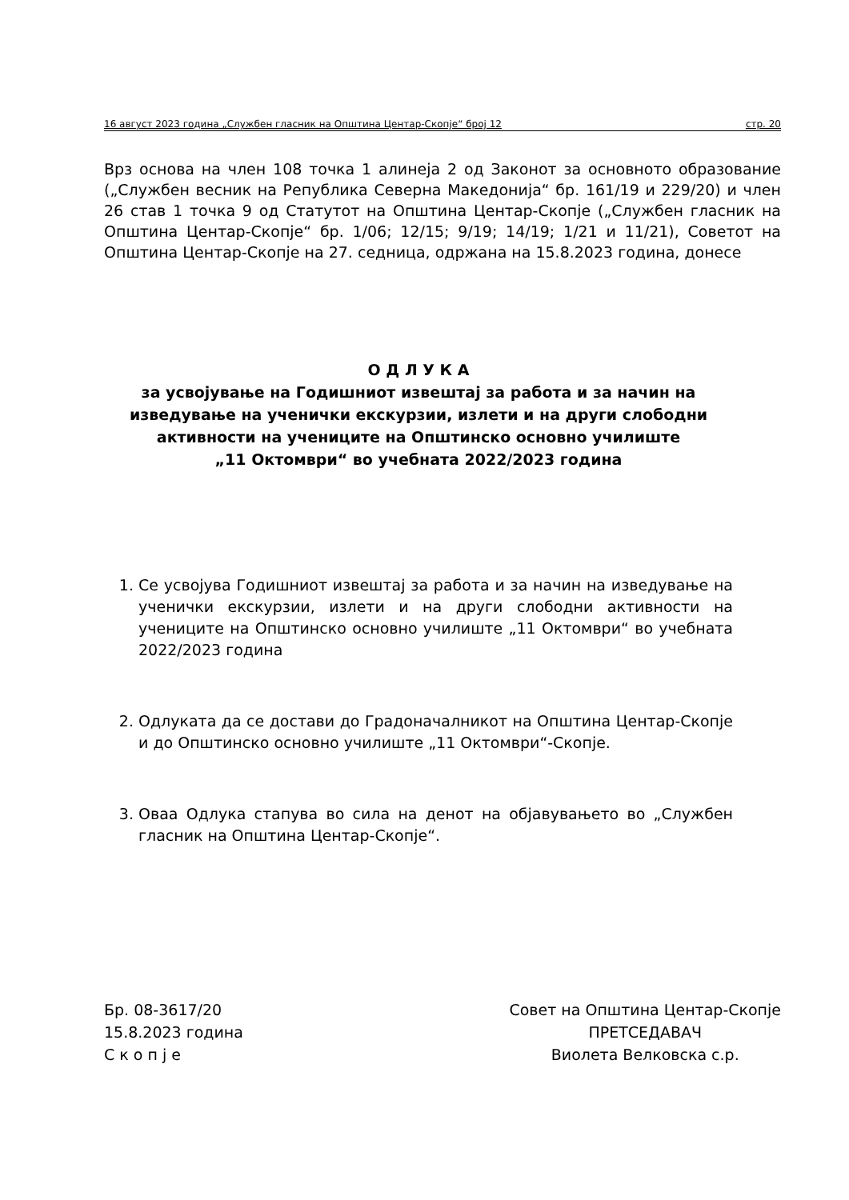16 август 2023 година „Службен гласник на Општина Центар-Скопје“ број 12 стр. 20
Врз основа на член 108 точка 1 алинеја 2 од Законот за основното образование („Службен весник на Република Северна Македонија“ бр. 161/19 и 229/20) и член 26 став 1 точка 9 од Статутот на Општина Центар-Скопје („Службен гласник на Општина Центар-Скопје“ бр. 1/06; 12/15; 9/19; 14/19; 1/21 и 11/21), Советот на Општина Центар-Скопје на 27. седница, одржана на 15.8.2023 година, донесе
О Д Л У К А
за усвојување на Годишниот извештај за работа и за начин на изведување на ученички екскурзии, излети и на други слободни активности на учениците на Општинско основно училиште
„11 Октомври“ во учебната 2022/2023 година
1. Се усвојува Годишниот извештај за работа и за начин на изведување на ученички екскурзии, излети и на други слободни активности на учениците на Општинско основно училиште „11 Октомври“ во учебната 2022/2023 година
2. Одлуката да се достави до Градоначалникот на Општина Центар-Скопје и до Општинско основно училиште „11 Октомври“-Скопје.
3. Оваа Одлука стапува во сила на денот на објавувањето во „Службен гласник на Општина Центар-Скопје“.
Бр. 08-3617/20
15.8.2023 година
С к о п ј е
Совет на Општина Центар-Скопје
ПРЕТСЕДАВАЧ
Виолета Велковска с.р.